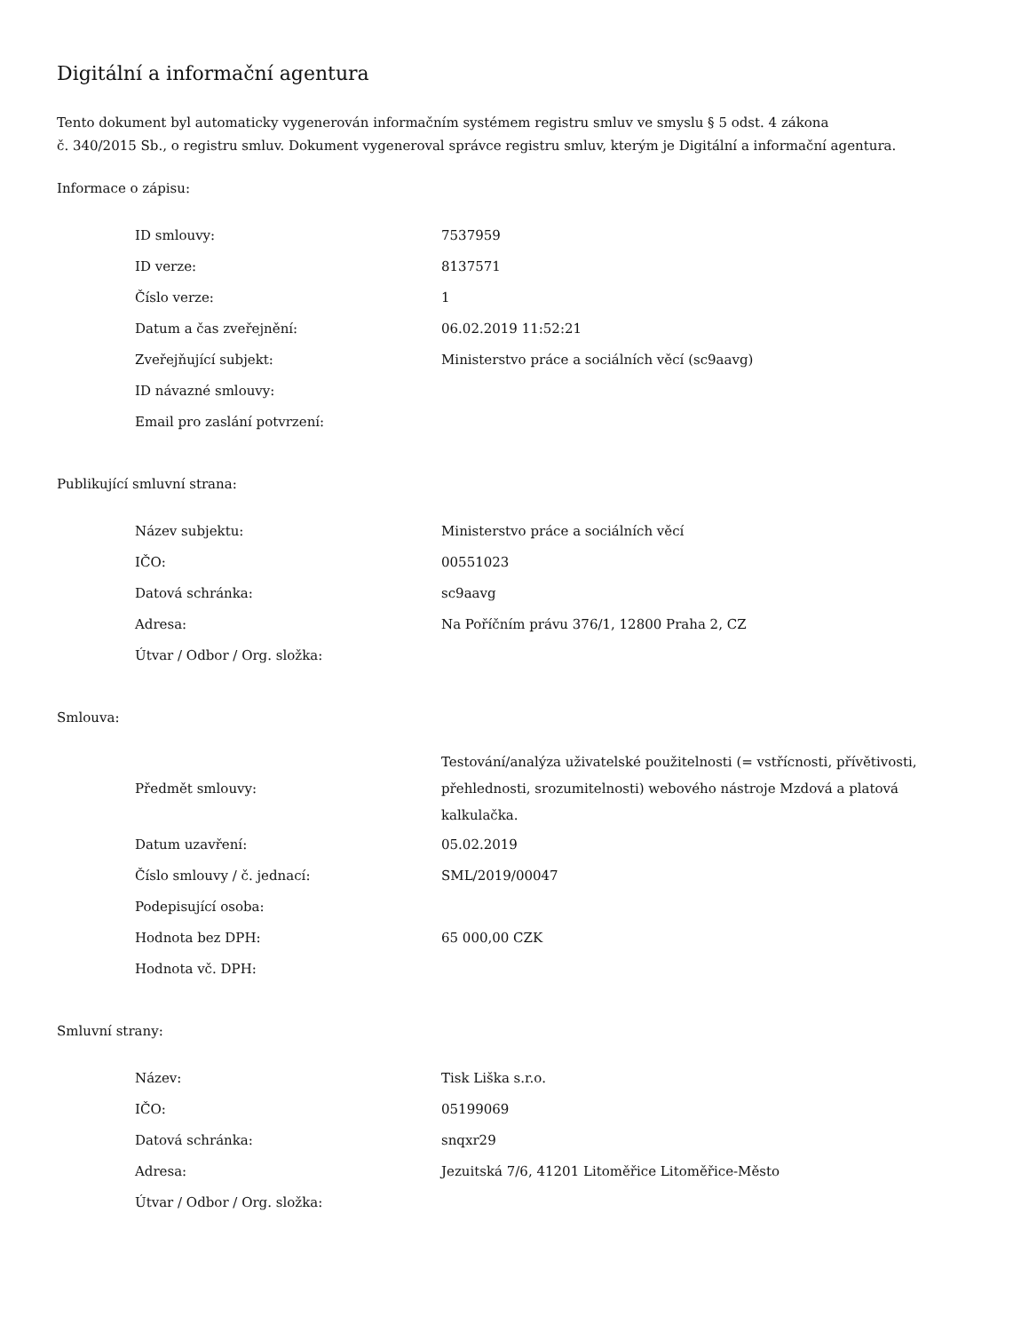Digitální a informační agentura
Tento dokument byl automaticky vygenerován informačním systémem registru smluv ve smyslu § 5 odst. 4 zákona
č. 340/2015 Sb., o registru smluv. Dokument vygeneroval správce registru smluv, kterým je Digitální a informační agentura.
Informace o zápisu:
| ID smlouvy: | 7537959 |
| ID verze: | 8137571 |
| Číslo verze: | 1 |
| Datum a čas zveřejnění: | 06.02.2019 11:52:21 |
| Zveřejňující subjekt: | Ministerstvo práce a sociálních věcí (sc9aavg) |
| ID návazné smlouvy: | |
| Email pro zaslání potvrzení: | |
Publikující smluvní strana:
| Název subjektu: | Ministerstvo práce a sociálních věcí |
| IČO: | 00551023 |
| Datová schránka: | sc9aavg |
| Adresa: | Na Poříčním právu 376/1, 12800 Praha 2, CZ |
| Útvar / Odbor / Org. složka: | |
Smlouva:
| Předmět smlouvy: | Testování/analýza uživatelské použitelnosti (= vstřícnosti, přívětivosti, přehlednosti, srozumitelnosti) webového nástroje Mzdová a platová kalkulačka. |
| Datum uzavření: | 05.02.2019 |
| Číslo smlouvy / č. jednací: | SML/2019/00047 |
| Podepisující osoba: | |
| Hodnota bez DPH: | 65 000,00 CZK |
| Hodnota vč. DPH: | |
Smluvní strany:
| Název: | Tisk Liška s.r.o. |
| IČO: | 05199069 |
| Datová schránka: | snqxr29 |
| Adresa: | Jezuitská 7/6, 41201 Litoměřice Litoměřice-Město |
| Útvar / Odbor / Org. složka: | |